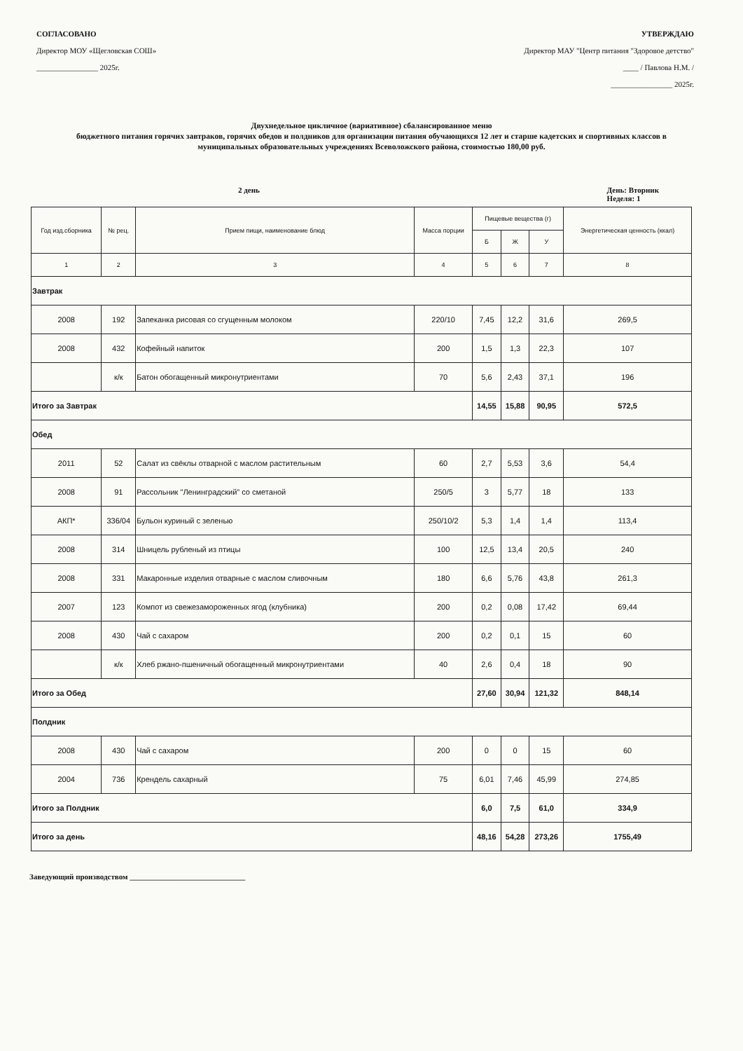СОГЛАСОВАНО
Директор МОУ «Щегловская СОШ»
________________ 2025г.
УТВЕРЖДАЮ
Директор МАУ "Центр питания "Здоровое детство"
____ / Павлова Н.М. /
________________ 2025г.
Двухнедельное цикличное (вариативное) сбалансированное меню
бюджетного питания горячих завтраков, горячих обедов и полдников для организации питания обучающихся 12 лет и старше кадетских и спортивных классов в муниципальных образовательных учреждениях Всеволожского района, стоимостью 180,00 руб.
2 день День: Вторник
Неделя: 1
| Год изд.сборника | № рец. | Прием пищи, наименование блюд | Масса порции | Пищевые вещества (г) | | | Энергетическая ценность (ккал) |
| --- | --- | --- | --- | --- | --- | --- | --- |
| | | | | Б | Ж | У | |
| 1 | 2 | 3 | 4 | 5 | 6 | 7 | 8 |
| Завтрак | | | | | | | |
| 2008 | 192 | Запеканка рисовая со сгущенным молоком | 220/10 | 7,45 | 12,2 | 31,6 | 269,5 |
| 2008 | 432 | Кофейный напиток | 200 | 1,5 | 1,3 | 22,3 | 107 |
| | к/к | Батон обогащенный микронутриентами | 70 | 5,6 | 2,43 | 37,1 | 196 |
| Итого за Завтрак | | | | 14,55 | 15,88 | 90,95 | 572,5 |
| Обед | | | | | | | |
| 2011 | 52 | Салат из свёклы отварной с маслом растительным | 60 | 2,7 | 5,53 | 3,6 | 54,4 |
| 2008 | 91 | Рассольник "Ленинградский" со сметаной | 250/5 | 3 | 5,77 | 18 | 133 |
| АКП* | 336/04 | Бульон куриный с зеленью | 250/10/2 | 5,3 | 1,4 | 1,4 | 113,4 |
| 2008 | 314 | Шницель рубленый из птицы | 100 | 12,5 | 13,4 | 20,5 | 240 |
| 2008 | 331 | Макаронные изделия отварные с маслом сливочным | 180 | 6,6 | 5,76 | 43,8 | 261,3 |
| 2007 | 123 | Компот из свежезамороженных ягод (клубника) | 200 | 0,2 | 0,08 | 17,42 | 69,44 |
| 2008 | 430 | Чай с сахаром | 200 | 0,2 | 0,1 | 15 | 60 |
| | к/к | Хлеб ржано-пшеничный обогащенный микронутриентами | 40 | 2,6 | 0,4 | 18 | 90 |
| Итого за Обед | | | | 27,60 | 30,94 | 121,32 | 848,14 |
| Полдник | | | | | | | |
| 2008 | 430 | Чай с сахаром | 200 | 0 | 0 | 15 | 60 |
| 2004 | 736 | Крендель сахарный | 75 | 6,01 | 7,46 | 45,99 | 274,85 |
| Итого за Полдник | | | | 6,0 | 7,5 | 61,0 | 334,9 |
| Итого за день | | | | 48,16 | 54,28 | 273,26 | 1755,49 |
Заведующий производством ______________________________